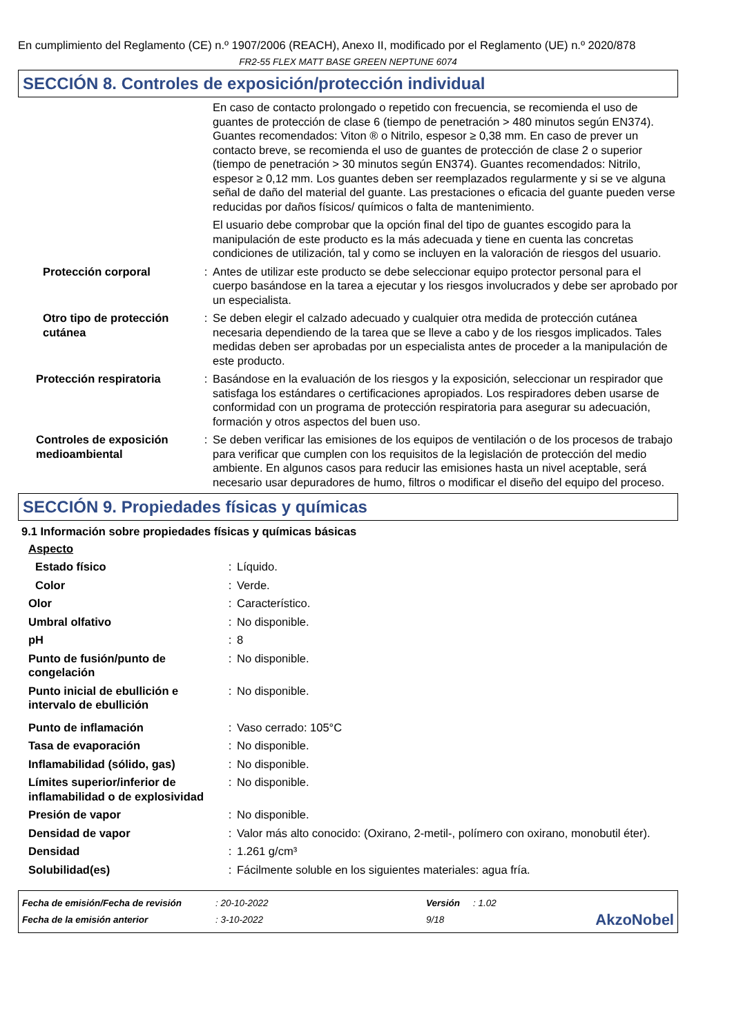En cumplimiento del Reglamento (CE) n.º 1907/2006 (REACH), Anexo II, modificado por el Reglamento (UE) n.º 2020/878
FR2-55 FLEX MATT BASE GREEN NEPTUNE 6074
SECCIÓN 8. Controles de exposición/protección individual
| | | En caso de contacto prolongado o repetido con frecuencia, se recomienda el uso de guantes de protección de clase 6 (tiempo de penetración > 480 minutos según EN374). Guantes recomendados: Viton ® o Nitrilo, espesor ≥ 0,38 mm. En caso de prever un contacto breve, se recomienda el uso de guantes de protección de clase 2 o superior (tiempo de penetración > 30 minutos según EN374). Guantes recomendados: Nitrilo, espesor ≥ 0,12 mm. Los guantes deben ser reemplazados regularmente y si se ve alguna señal de daño del material del guante. Las prestaciones o eficacia del guante pueden verse reducidas por daños físicos/ químicos o falta de mantenimiento. El usuario debe comprobar que la opción final del tipo de guantes escogido para la manipulación de este producto es la más adecuada y tiene en cuenta las concretas condiciones de utilización, tal y como se incluyen en la valoración de riesgos del usuario. |
| Protección corporal | : | Antes de utilizar este producto se debe seleccionar equipo protector personal para el cuerpo basándose en la tarea a ejecutar y los riesgos involucrados y debe ser aprobado por un especialista. |
| Otro tipo de protección cutánea | : | Se deben elegir el calzado adecuado y cualquier otra medida de protección cutánea necesaria dependiendo de la tarea que se lleve a cabo y de los riesgos implicados. Tales medidas deben ser aprobadas por un especialista antes de proceder a la manipulación de este producto. |
| Protección respiratoria | : | Basándose en la evaluación de los riesgos y la exposición, seleccionar un respirador que satisfaga los estándares o certificaciones apropiados. Los respiradores deben usarse de conformidad con un programa de protección respiratoria para asegurar su adecuación, formación y otros aspectos del buen uso. |
| Controles de exposición medioambiental | : | Se deben verificar las emisiones de los equipos de ventilación o de los procesos de trabajo para verificar que cumplen con los requisitos de la legislación de protección del medio ambiente. En algunos casos para reducir las emisiones hasta un nivel aceptable, será necesario usar depuradores de humo, filtros o modificar el diseño del equipo del proceso. |
SECCIÓN 9. Propiedades físicas y químicas
9.1 Información sobre propiedades físicas y químicas básicas
Aspecto
| Estado físico | : | Líquido. |
| Color | : | Verde. |
| Olor | : | Característico. |
| Umbral olfativo | : | No disponible. |
| pH | : | 8 |
| Punto de fusión/punto de congelación | : | No disponible. |
| Punto inicial de ebullición e intervalo de ebullición | : | No disponible. |
| Punto de inflamación | : | Vaso cerrado: 105°C |
| Tasa de evaporación | : | No disponible. |
| Inflamabilidad (sólido, gas) | : | No disponible. |
| Límites superior/inferior de inflamabilidad o de explosividad | : | No disponible. |
| Presión de vapor | : | No disponible. |
| Densidad de vapor | : | Valor más alto conocido: (Oxirano, 2-metil-, polímero con oxirano, monobutil éter). |
| Densidad | : | 1.261 g/cm³ |
| Solubilidad(es) | : | Fácilmente soluble en los siguientes materiales: agua fría. |
| Fecha de emisión/Fecha de revisión | : 20-10-2022 | Versión | : 1.02 | |
| Fecha de la emisión anterior | : 3-10-2022 | 9/18 | | AkzoNobel |